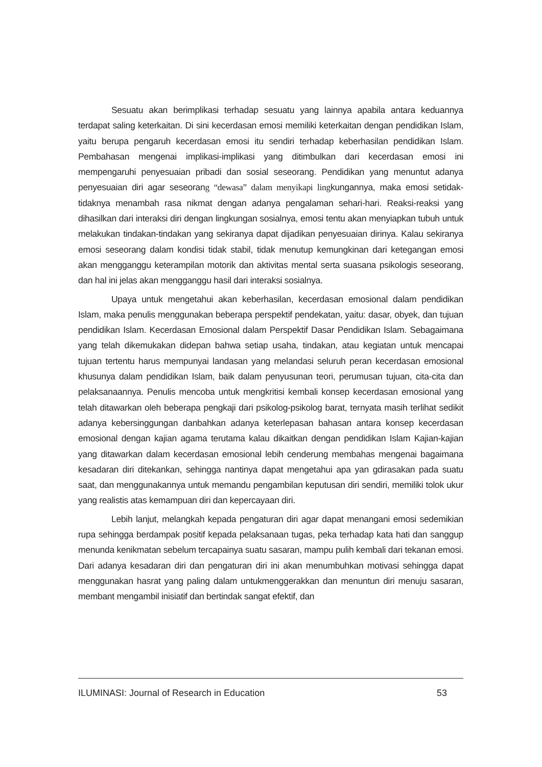Sesuatu akan berimplikasi terhadap sesuatu yang lainnya apabila antara keduannya terdapat saling keterkaitan. Di sini kecerdasan emosi memiliki keterkaitan dengan pendidikan Islam, yaitu berupa pengaruh kecerdasan emosi itu sendiri terhadap keberhasilan pendidikan Islam. Pembahasan mengenai implikasi-implikasi yang ditimbulkan dari kecerdasan emosi ini mempengaruhi penyesuaian pribadi dan sosial seseorang. Pendidikan yang menuntut adanya penyesuaian diri agar seseorang “dewasa” dalam menyikapi lingkungannya, maka emosi setidak-tidaknya menambah rasa nikmat dengan adanya pengalaman sehari-hari. Reaksi-reaksi yang dihasilkan dari interaksi diri dengan lingkungan sosialnya, emosi tentu akan menyiapkan tubuh untuk melakukan tindakan-tindakan yang sekiranya dapat dijadikan penyesuaian dirinya. Kalau sekiranya emosi seseorang dalam kondisi tidak stabil, tidak menutup kemungkinan dari ketegangan emosi akan mengganggu keterampilan motorik dan aktivitas mental serta suasana psikologis seseorang, dan hal ini jelas akan mengganggu hasil dari interaksi sosialnya.
Upaya untuk mengetahui akan keberhasilan, kecerdasan emosional dalam pendidikan Islam, maka penulis menggunakan beberapa perspektif pendekatan, yaitu: dasar, obyek, dan tujuan pendidikan Islam. Kecerdasan Emosional dalam Perspektif Dasar Pendidikan Islam. Sebagaimana yang telah dikemukakan didepan bahwa setiap usaha, tindakan, atau kegiatan untuk mencapai tujuan tertentu harus mempunyai landasan yang melandasi seluruh peran kecerdasan emosional khusunya dalam pendidikan Islam, baik dalam penyusunan teori, perumusan tujuan, cita-cita dan pelaksanaannya. Penulis mencoba untuk mengkritisi kembali konsep kecerdasan emosional yang telah ditawarkan oleh beberapa pengkaji dari psikolog-psikolog barat, ternyata masih terlihat sedikit adanya kebersinggungan danbahkan adanya keterlepasan bahasan antara konsep kecerdasan emosional dengan kajian agama terutama kalau dikaitkan dengan pendidikan Islam Kajian-kajian yang ditawarkan dalam kecerdasan emosional lebih cenderung membahas mengenai bagaimana kesadaran diri ditekankan, sehingga nantinya dapat mengetahui apa yan gdirasakan pada suatu saat, dan menggunakannya untuk memandu pengambilan keputusan diri sendiri, memiliki tolok ukur yang realistis atas kemampuan diri dan kepercayaan diri.
Lebih lanjut, melangkah kepada pengaturan diri agar dapat menangani emosi sedemikian rupa sehingga berdampak positif kepada pelaksanaan tugas, peka terhadap kata hati dan sanggup menunda kenikmatan sebelum tercapainya suatu sasaran, mampu pulih kembali dari tekanan emosi. Dari adanya kesadaran diri dan pengaturan diri ini akan menumbuhkan motivasi sehingga dapat menggunakan hasrat yang paling dalam untukmenggerakkan dan menuntun diri menuju sasaran, membant mengambil inisiatif dan bertindak sangat efektif, dan
ILUMINASI: Journal of Research in Education 53